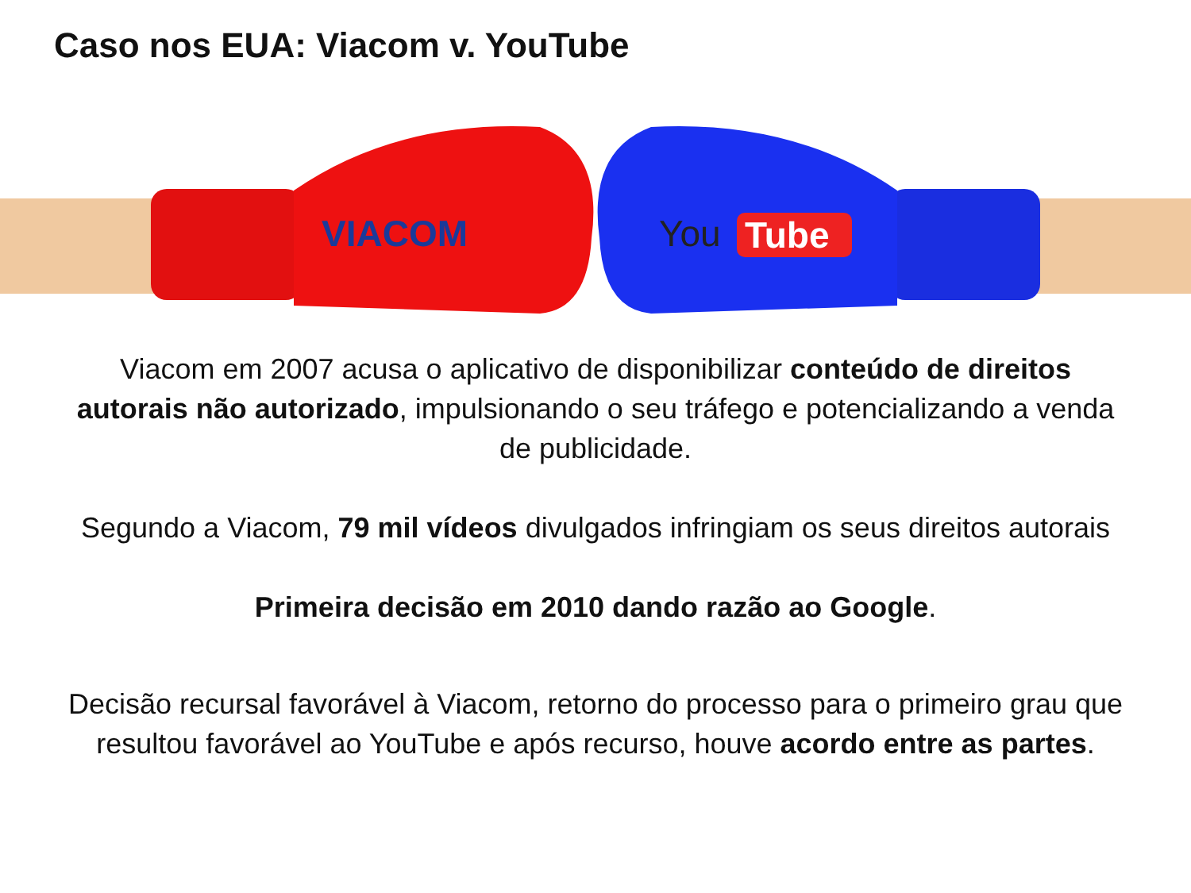Caso nos EUA: Viacom v. YouTube
VIACOM
You
Tube
Viacom em 2007 acusa o aplicativo de disponibilizar conteúdo de direitos autorais não autorizado, impulsionando o seu tráfego e potencializando a venda de publicidade.
Segundo a Viacom, 79 mil vídeos divulgados infringiam os seus direitos autorais
Primeira decisão em 2010 dando razão ao Google.
Decisão recursal favorável à Viacom, retorno do processo para o primeiro grau que resultou favorável ao YouTube e após recurso, houve acordo entre as partes.